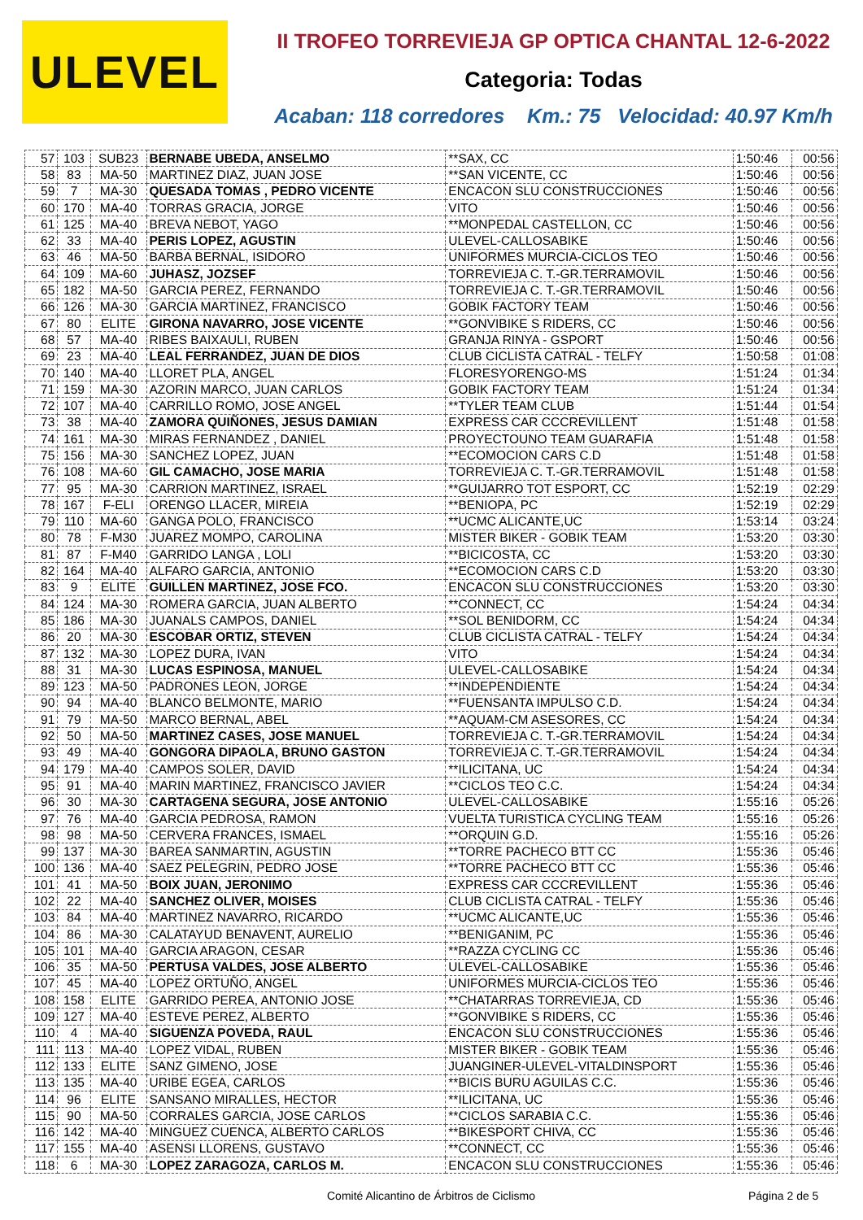ULEVEL
II TROFEO TORREVIEJA GP OPTICA CHANTAL 12-6-2022
Categoria: Todas
Acaban: 118 corredores Km.: 75 Velocidad: 40.97 Km/h
| 57 | 103 | SUB23 | BERNABE UBEDA, ANSELMO | **SAX, CC | 1:50:46 | 00:56 |
| 58 | 83 | MA-50 | MARTINEZ DIAZ, JUAN JOSE | **SAN VICENTE, CC | 1:50:46 | 00:56 |
| 59 | 7 | MA-30 | QUESADA TOMAS , PEDRO VICENTE | ENCACON SLU CONSTRUCCIONES | 1:50:46 | 00:56 |
| 60 | 170 | MA-40 | TORRAS GRACIA, JORGE | VITO | 1:50:46 | 00:56 |
| 61 | 125 | MA-40 | BREVA NEBOT, YAGO | **MONPEDAL CASTELLON, CC | 1:50:46 | 00:56 |
| 62 | 33 | MA-40 | PERIS LOPEZ, AGUSTIN | ULEVEL-CALLOSABIKE | 1:50:46 | 00:56 |
| 63 | 46 | MA-50 | BARBA BERNAL, ISIDORO | UNIFORMES MURCIA-CICLOS TEO | 1:50:46 | 00:56 |
| 64 | 109 | MA-60 | JUHASZ, JOZSEF | TORREVIEJA C. T.-GR.TERRAMOVIL | 1:50:46 | 00:56 |
| 65 | 182 | MA-50 | GARCIA PEREZ, FERNANDO | TORREVIEJA C. T.-GR.TERRAMOVIL | 1:50:46 | 00:56 |
| 66 | 126 | MA-30 | GARCIA MARTINEZ, FRANCISCO | GOBIK FACTORY TEAM | 1:50:46 | 00:56 |
| 67 | 80 | ELITE | GIRONA NAVARRO, JOSE VICENTE | **GONVIBIKE S RIDERS, CC | 1:50:46 | 00:56 |
| 68 | 57 | MA-40 | RIBES BAIXAULI, RUBEN | GRANJA RINYA - GSPORT | 1:50:46 | 00:56 |
| 69 | 23 | MA-40 | LEAL FERRANDEZ, JUAN DE DIOS | CLUB CICLISTA CATRAL - TELFY | 1:50:58 | 01:08 |
| 70 | 140 | MA-40 | LLORET PLA, ANGEL | FLORESYORENGO-MS | 1:51:24 | 01:34 |
| 71 | 159 | MA-30 | AZORIN MARCO, JUAN CARLOS | GOBIK FACTORY TEAM | 1:51:24 | 01:34 |
| 72 | 107 | MA-40 | CARRILLO ROMO, JOSE ANGEL | **TYLER TEAM CLUB | 1:51:44 | 01:54 |
| 73 | 38 | MA-40 | ZAMORA QUIÑONES, JESUS DAMIAN | EXPRESS CAR CCCREVILLENT | 1:51:48 | 01:58 |
| 74 | 161 | MA-30 | MIRAS FERNANDEZ , DANIEL | PROYECTOUNO TEAM GUARAFIA | 1:51:48 | 01:58 |
| 75 | 156 | MA-30 | SANCHEZ LOPEZ, JUAN | **ECOMOCION CARS C.D | 1:51:48 | 01:58 |
| 76 | 108 | MA-60 | GIL CAMACHO, JOSE MARIA | TORREVIEJA C. T.-GR.TERRAMOVIL | 1:51:48 | 01:58 |
| 77 | 95 | MA-30 | CARRION MARTINEZ, ISRAEL | **GUIJARRO TOT ESPORT, CC | 1:52:19 | 02:29 |
| 78 | 167 | F-ELI | ORENGO LLACER, MIREIA | **BENIOPA, PC | 1:52:19 | 02:29 |
| 79 | 110 | MA-60 | GANGA POLO, FRANCISCO | **UCMC ALICANTE,UC | 1:53:14 | 03:24 |
| 80 | 78 | F-M30 | JUAREZ MOMPO, CAROLINA | MISTER BIKER - GOBIK TEAM | 1:53:20 | 03:30 |
| 81 | 87 | F-M40 | GARRIDO LANGA , LOLI | **BICICOSTA, CC | 1:53:20 | 03:30 |
| 82 | 164 | MA-40 | ALFARO GARCIA, ANTONIO | **ECOMOCION CARS C.D | 1:53:20 | 03:30 |
| 83 | 9 | ELITE | GUILLEN MARTINEZ, JOSE FCO. | ENCACON SLU CONSTRUCCIONES | 1:53:20 | 03:30 |
| 84 | 124 | MA-30 | ROMERA GARCIA, JUAN ALBERTO | **CONNECT, CC | 1:54:24 | 04:34 |
| 85 | 186 | MA-30 | JUANALS CAMPOS, DANIEL | **SOL BENIDORM, CC | 1:54:24 | 04:34 |
| 86 | 20 | MA-30 | ESCOBAR ORTIZ, STEVEN | CLUB CICLISTA CATRAL - TELFY | 1:54:24 | 04:34 |
| 87 | 132 | MA-30 | LOPEZ DURA, IVAN | VITO | 1:54:24 | 04:34 |
| 88 | 31 | MA-30 | LUCAS ESPINOSA, MANUEL | ULEVEL-CALLOSABIKE | 1:54:24 | 04:34 |
| 89 | 123 | MA-50 | PADRONES LEON, JORGE | **INDEPENDIENTE | 1:54:24 | 04:34 |
| 90 | 94 | MA-40 | BLANCO BELMONTE, MARIO | **FUENSANTA IMPULSO C.D. | 1:54:24 | 04:34 |
| 91 | 79 | MA-50 | MARCO BERNAL, ABEL | **AQUAM-CM ASESORES, CC | 1:54:24 | 04:34 |
| 92 | 50 | MA-50 | MARTINEZ CASES, JOSE MANUEL | TORREVIEJA C. T.-GR.TERRAMOVIL | 1:54:24 | 04:34 |
| 93 | 49 | MA-40 | GONGORA DIPAOLA, BRUNO GASTON | TORREVIEJA C. T.-GR.TERRAMOVIL | 1:54:24 | 04:34 |
| 94 | 179 | MA-40 | CAMPOS SOLER, DAVID | **ILICITANA, UC | 1:54:24 | 04:34 |
| 95 | 91 | MA-40 | MARIN MARTINEZ, FRANCISCO JAVIER | **CICLOS TEO C.C. | 1:54:24 | 04:34 |
| 96 | 30 | MA-30 | CARTAGENA SEGURA, JOSE ANTONIO | ULEVEL-CALLOSABIKE | 1:55:16 | 05:26 |
| 97 | 76 | MA-40 | GARCIA PEDROSA, RAMON | VUELTA TURISTICA CYCLING TEAM | 1:55:16 | 05:26 |
| 98 | 98 | MA-50 | CERVERA FRANCES, ISMAEL | **ORQUIN G.D. | 1:55:16 | 05:26 |
| 99 | 137 | MA-30 | BAREA SANMARTIN, AGUSTIN | **TORRE PACHECO BTT CC | 1:55:36 | 05:46 |
| 100 | 136 | MA-40 | SAEZ PELEGRIN, PEDRO JOSE | **TORRE PACHECO BTT CC | 1:55:36 | 05:46 |
| 101 | 41 | MA-50 | BOIX JUAN, JERONIMO | EXPRESS CAR CCCREVILLENT | 1:55:36 | 05:46 |
| 102 | 22 | MA-40 | SANCHEZ OLIVER, MOISES | CLUB CICLISTA CATRAL - TELFY | 1:55:36 | 05:46 |
| 103 | 84 | MA-40 | MARTINEZ NAVARRO, RICARDO | **UCMC ALICANTE,UC | 1:55:36 | 05:46 |
| 104 | 86 | MA-30 | CALATAYUD BENAVENT, AURELIO | **BENIGANIM, PC | 1:55:36 | 05:46 |
| 105 | 101 | MA-40 | GARCIA ARAGON, CESAR | **RAZZA CYCLING CC | 1:55:36 | 05:46 |
| 106 | 35 | MA-50 | PERTUSA VALDES, JOSE ALBERTO | ULEVEL-CALLOSABIKE | 1:55:36 | 05:46 |
| 107 | 45 | MA-40 | LOPEZ ORTUÑO, ANGEL | UNIFORMES MURCIA-CICLOS TEO | 1:55:36 | 05:46 |
| 108 | 158 | ELITE | GARRIDO PEREA, ANTONIO JOSE | **CHATARRAS TORREVIEJA, CD | 1:55:36 | 05:46 |
| 109 | 127 | MA-40 | ESTEVE PEREZ, ALBERTO | **GONVIBIKE S RIDERS, CC | 1:55:36 | 05:46 |
| 110 | 4 | MA-40 | SIGUENZA POVEDA, RAUL | ENCACON SLU CONSTRUCCIONES | 1:55:36 | 05:46 |
| 111 | 113 | MA-40 | LOPEZ VIDAL, RUBEN | MISTER BIKER - GOBIK TEAM | 1:55:36 | 05:46 |
| 112 | 133 | ELITE | SANZ GIMENO, JOSE | JUANGINER-ULEVEL-VITALDINSPORT | 1:55:36 | 05:46 |
| 113 | 135 | MA-40 | URIBE EGEA, CARLOS | **BICIS BURU AGUILAS C.C. | 1:55:36 | 05:46 |
| 114 | 96 | ELITE | SANSANO MIRALLES, HECTOR | **ILICITANA, UC | 1:55:36 | 05:46 |
| 115 | 90 | MA-50 | CORRALES GARCIA, JOSE CARLOS | **CICLOS SARABIA C.C. | 1:55:36 | 05:46 |
| 116 | 142 | MA-40 | MINGUEZ CUENCA, ALBERTO CARLOS | **BIKESPORT CHIVA, CC | 1:55:36 | 05:46 |
| 117 | 155 | MA-40 | ASENSI LLORENS, GUSTAVO | **CONNECT, CC | 1:55:36 | 05:46 |
| 118 | 6 | MA-30 | LOPEZ ZARAGOZA, CARLOS M. | ENCACON SLU CONSTRUCCIONES | 1:55:36 | 05:46 |
Comité Alicantino de Árbitros de Ciclismo Página 2 de 5